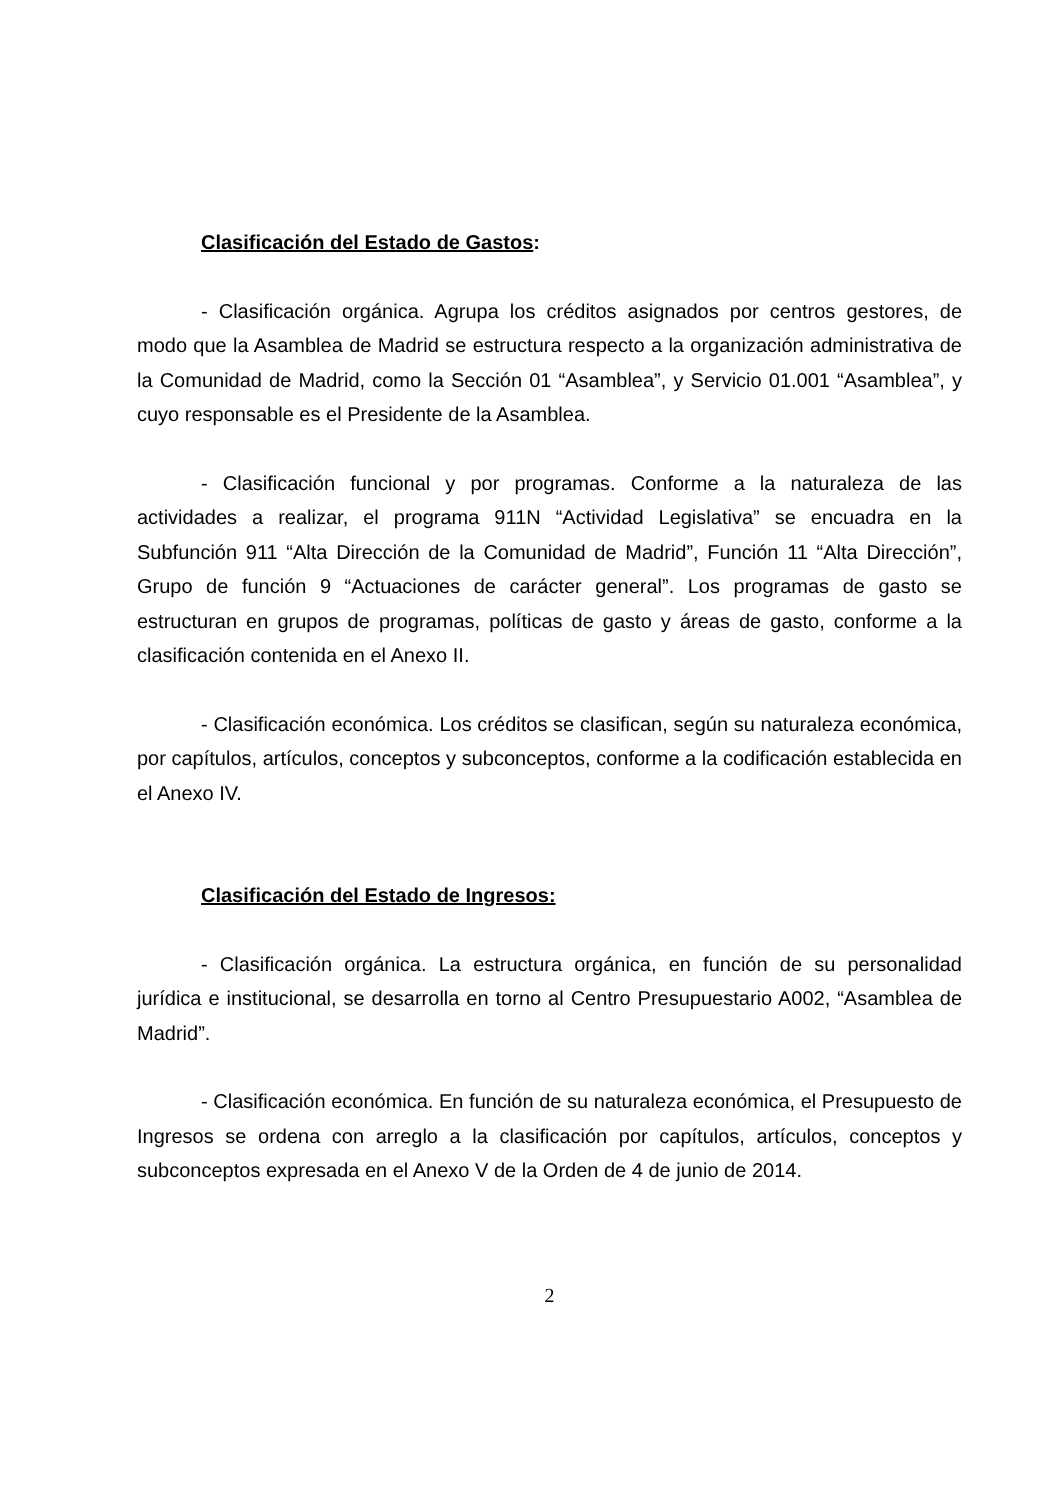Clasificación del Estado de Gastos:
- Clasificación orgánica. Agrupa los créditos asignados por centros gestores, de modo que la Asamblea de Madrid se estructura respecto a la organización administrativa de la Comunidad de Madrid, como la Sección 01 “Asamblea”, y Servicio 01.001 “Asamblea”, y cuyo responsable es el Presidente de la Asamblea.
- Clasificación funcional y por programas. Conforme a la naturaleza de las actividades a realizar, el programa 911N “Actividad Legislativa” se encuadra en la Subfunción 911 “Alta Dirección de la Comunidad de Madrid”, Función 11 “Alta Dirección”, Grupo de función 9 “Actuaciones de carácter general”. Los programas de gasto se estructuran en grupos de programas, políticas de gasto y áreas de gasto, conforme a la clasificación contenida en el Anexo II.
- Clasificación económica. Los créditos se clasifican, según su naturaleza económica, por capítulos, artículos, conceptos y subconceptos, conforme a la codificación establecida en el Anexo IV.
Clasificación del Estado de Ingresos:
- Clasificación orgánica. La estructura orgánica, en función de su personalidad jurídica e institucional, se desarrolla en torno al Centro Presupuestario A002, “Asamblea de Madrid”.
- Clasificación económica. En función de su naturaleza económica, el Presupuesto de Ingresos se ordena con arreglo a la clasificación por capítulos, artículos, conceptos y subconceptos expresada en el Anexo V de la Orden de 4 de junio de 2014.
2